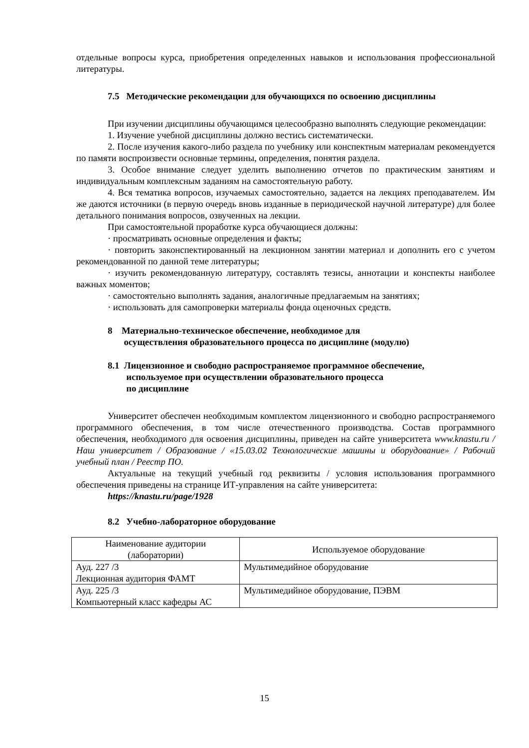отдельные вопросы курса, приобретения определенных навыков и использования профессиональной литературы.
7.5 Методические рекомендации для обучающихся по освоению дисциплины
При изучении дисциплины обучающимся целесообразно выполнять следующие рекомендации:
1. Изучение учебной дисциплины должно вестись систематически.
2. После изучения какого-либо раздела по учебнику или конспектным материалам рекомендуется по памяти воспроизвести основные термины, определения, понятия раздела.
3. Особое внимание следует уделить выполнению отчетов по практическим занятиям и индивидуальным комплексным заданиям на самостоятельную работу.
4. Вся тематика вопросов, изучаемых самостоятельно, задается на лекциях преподавателем. Им же даются источники (в первую очередь вновь изданные в периодической научной литературе) для более детального понимания вопросов, озвученных на лекции.
При самостоятельной проработке курса обучающиеся должны:
· просматривать основные определения и факты;
· повторить законспектированный на лекционном занятии материал и дополнить его с учетом рекомендованной по данной теме литературы;
· изучить рекомендованную литературу, составлять тезисы, аннотации и конспекты наиболее важных моментов;
· самостоятельно выполнять задания, аналогичные предлагаемым на занятиях;
· использовать для самопроверки материалы фонда оценочных средств.
8 Материально-техническое обеспечение, необходимое для
осуществления образовательного процесса по дисциплине (модулю)
8.1 Лицензионное и свободно распространяемое программное обеспечение,
используемое при осуществлении образовательного процесса
по дисциплине
Университет обеспечен необходимым комплектом лицензионного и свободно распространяемого программного обеспечения, в том числе отечественного производства. Состав программного обеспечения, необходимого для освоения дисциплины, приведен на сайте университета www.knastu.ru / Наш университет / Образование / «15.03.02 Технологические машины и оборудование» / Рабочий учебный план / Реестр ПО.
Актуальные на текущий учебный год реквизиты / условия использования программного обеспечения приведены на странице ИТ-управления на сайте университета:
https://knastu.ru/page/1928
8.2 Учебно-лабораторное оборудование
| Наименование аудитории (лаборатории) | Используемое оборудование |
| --- | --- |
| Ауд. 227 /3 Лекционная аудитория ФАМТ | Мультимедийное оборудование |
| Ауд. 225 /3 Компьютерный класс кафедры АС | Мультимедийное оборудование, ПЭВМ |
15